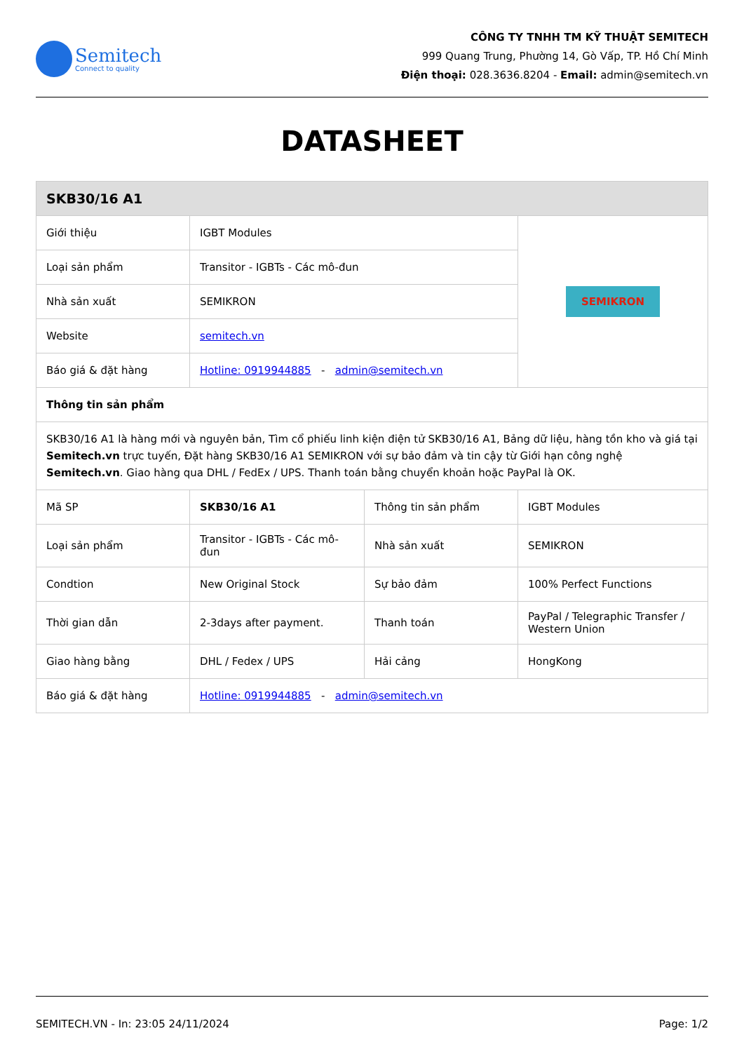Semitech
Connect to quality
CÔNG TY TNHH TM KỸ THUẬT SEMITECH
999 Quang Trung, Phường 14, Gò Vấp, TP. Hồ Chí Minh
Điện thoại: 028.3636.8204 - Email: admin@semitech.vn
DATASHEET
| SKB30/16 A1 | | | |
| --- | --- | --- | --- |
| Giới thiệu | IGBT Modules | | SEMIKRON |
| Loại sản phẩm | Transitor - IGBTs - Các mô-đun | | |
| Nhà sản xuất | SEMIKRON | | |
| Website | semitech.vn | | |
| Báo giá & đặt hàng | Hotline: 0919944885 - admin@semitech.vn | | |
| Thông tin sản phẩm | | | |
| SKB30/16 A1 là hàng mới và nguyên bản, Tìm cổ phiếu linh kiện điện tử SKB30/16 A1, Bảng dữ liệu, hàng tồn kho và giá tại Semitech.vn trực tuyến, Đặt hàng SKB30/16 A1 SEMIKRON với sự bảo đảm và tin cậy từ Giới hạn công nghệ Semitech.vn . Giao hàng qua DHL / FedEx / UPS. Thanh toán bằng chuyển khoản hoặc PayPal là OK. | | | |
| Mã SP | SKB30/16 A1 | Thông tin sản phẩm | IGBT Modules |
| Loại sản phẩm | Transitor - IGBTs - Các mô-đun | Nhà sản xuất | SEMIKRON |
| Condtion | New Original Stock | Sự bảo đảm | 100% Perfect Functions |
| Thời gian dẫn | 2-3days after payment. | Thanh toán | PayPal / Telegraphic Transfer / Western Union |
| Giao hàng bằng | DHL / Fedex / UPS | Hải cảng | HongKong |
| Báo giá & đặt hàng | Hotline: 0919944885 - admin@semitech.vn | | |
SEMITECH.VN - In: 23:05 24/11/2024 Page: 1/2